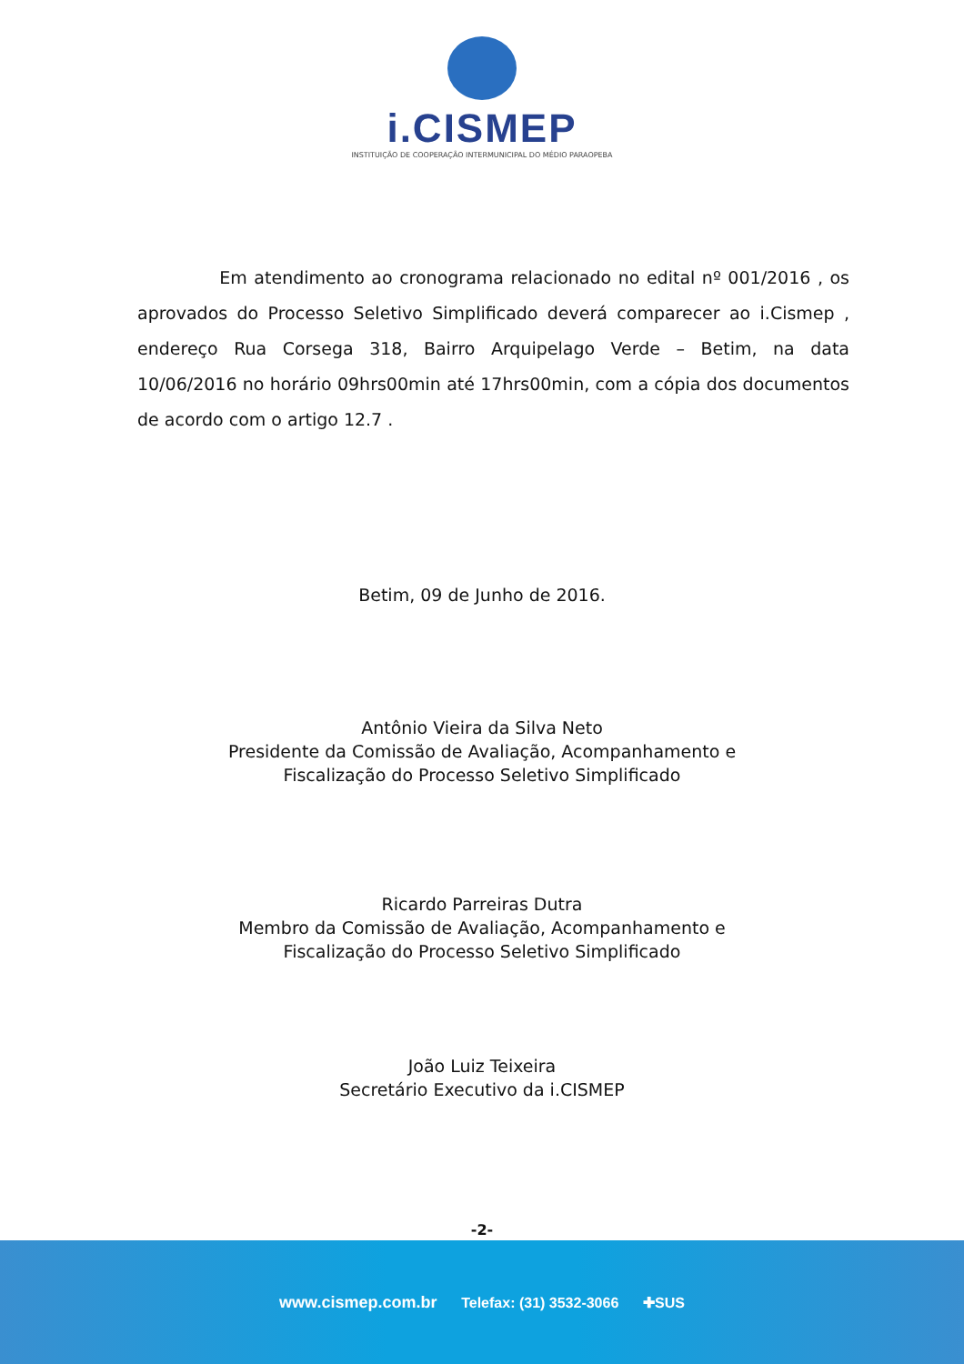i.CISMEP
INSTITUIÇÃO DE COOPERAÇÃO INTERMUNICIPAL DO MÉDIO PARAOPEBA
Em atendimento ao cronograma relacionado no edital nº 001/2016 , os aprovados do Processo Seletivo Simplificado deverá comparecer ao i.Cismep , endereço Rua Corsega 318, Bairro Arquipelago Verde – Betim, na data 10/06/2016 no horário 09hrs00min até 17hrs00min, com a cópia dos documentos de acordo com o artigo 12.7 .
Betim, 09 de Junho de 2016.
Antônio Vieira da Silva Neto
Presidente da Comissão de Avaliação, Acompanhamento e
Fiscalização do Processo Seletivo Simplificado
Ricardo Parreiras Dutra
Membro da Comissão de Avaliação, Acompanhamento e
Fiscalização do Processo Seletivo Simplificado
João Luiz Teixeira
Secretário Executivo da i.CISMEP
-2-
www.cismep.com.br Telefax: (31) 3532-3066 ✚SUS